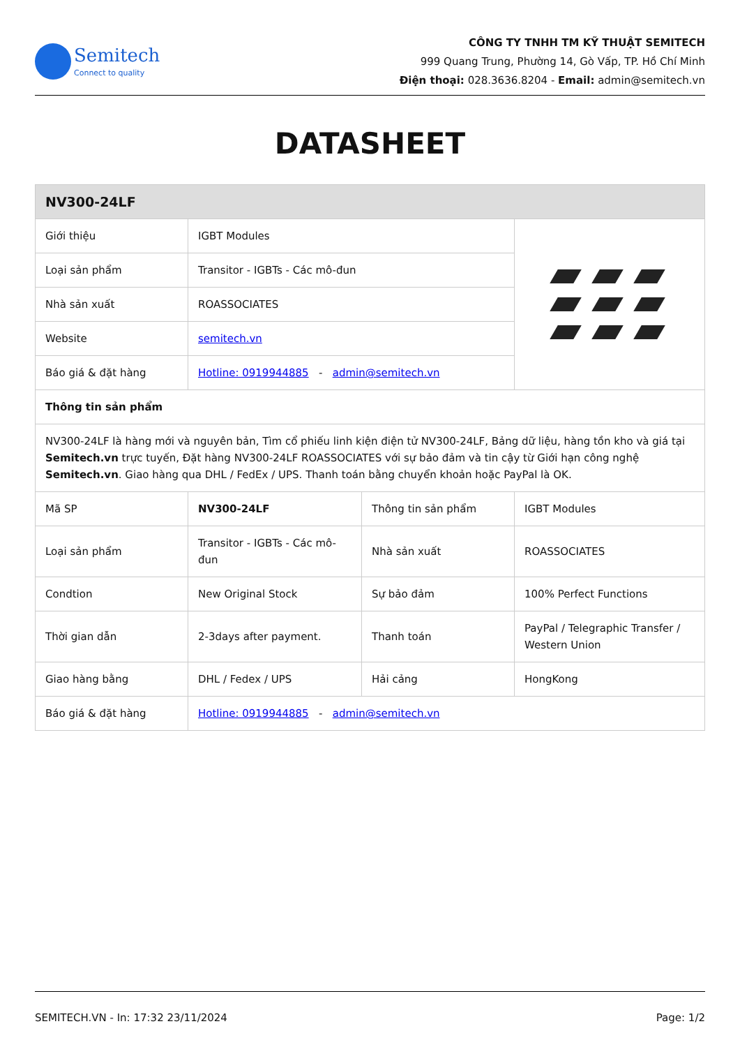Semitech
Connect to quality
CÔNG TY TNHH TM KỸ THUẬT SEMITECH
999 Quang Trung, Phường 14, Gò Vấp, TP. Hồ Chí Minh
Điện thoại: 028.3636.8204 - Email: admin@semitech.vn
DATASHEET
| NV300-24LF | | | |
| Giới thiệu | IGBT Modules | | |
| Loại sản phẩm | Transitor - IGBTs - Các mô-đun | | |
| Nhà sản xuất | ROASSOCIATES | | |
| Website | semitech.vn | | |
| Báo giá & đặt hàng | Hotline: 0919944885 - admin@semitech.vn | | |
| Thông tin sản phẩm | | | |
| NV300-24LF là hàng mới và nguyên bản, Tìm cổ phiếu linh kiện điện tử NV300-24LF, Bảng dữ liệu, hàng tồn kho và giá tại Semitech.vn trực tuyến, Đặt hàng NV300-24LF ROASSOCIATES với sự bảo đảm và tin cậy từ Giới hạn công nghệ Semitech.vn . Giao hàng qua DHL / FedEx / UPS. Thanh toán bằng chuyển khoản hoặc PayPal là OK. | | | |
| Mã SP | NV300-24LF | Thông tin sản phẩm | IGBT Modules |
| Loại sản phẩm | Transitor - IGBTs - Các mô-đun | Nhà sản xuất | ROASSOCIATES |
| Condtion | New Original Stock | Sự bảo đảm | 100% Perfect Functions |
| Thời gian dẫn | 2-3days after payment. | Thanh toán | PayPal / Telegraphic Transfer / Western Union |
| Giao hàng bằng | DHL / Fedex / UPS | Hải cảng | HongKong |
| Báo giá & đặt hàng | Hotline: 0919944885 - admin@semitech.vn | | |
SEMITECH.VN - In: 17:32 23/11/2024 Page: 1/2